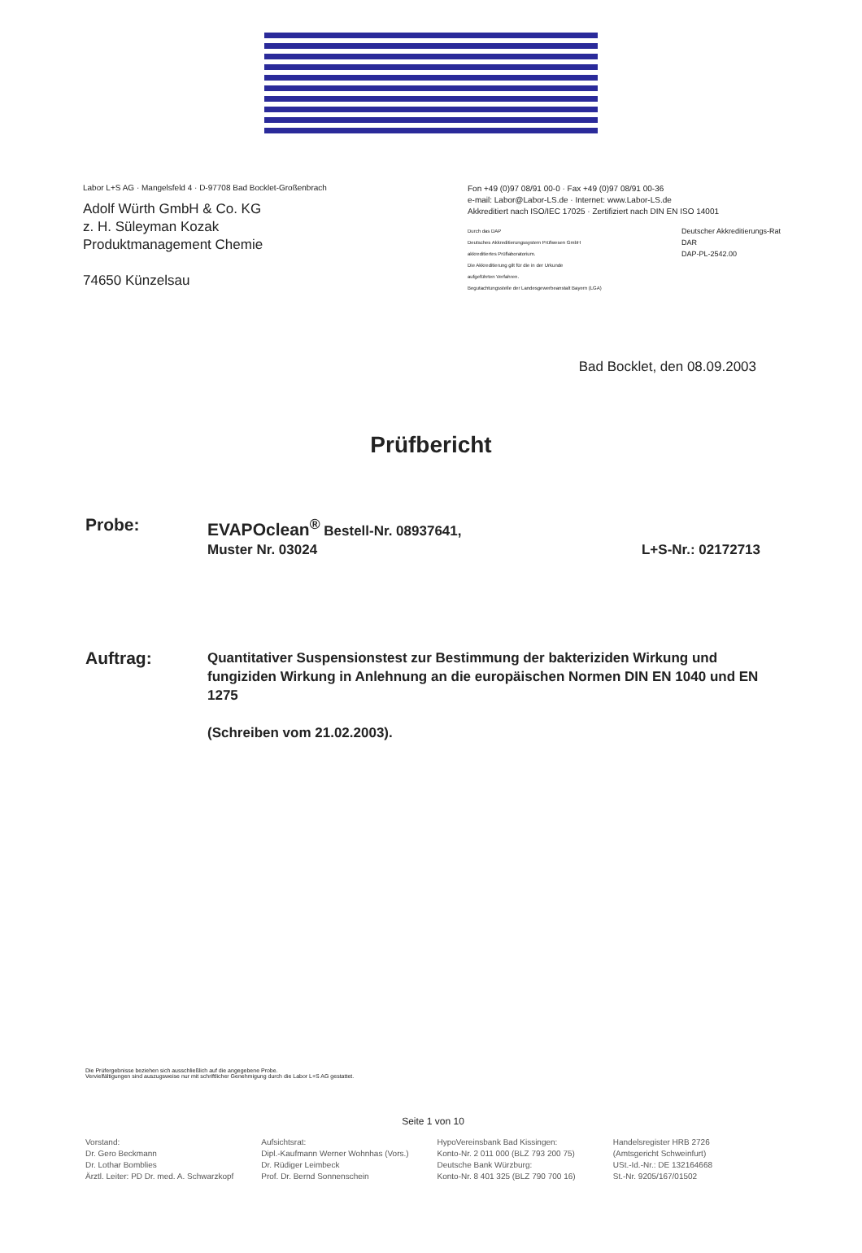Labor L+S AG · Mangelsfeld 4 · D-97708 Bad Bocklet-Großenbrach
Adolf Würth GmbH & Co. KG
z. H. Süleyman Kozak
Produktmanagement Chemie
74650 Künzelsau
Fon +49 (0)97 08/91 00-0 · Fax +49 (0)97 08/91 00-36
e-mail: Labor@Labor-LS.de · Internet: www.Labor-LS.de
Akkreditiert nach ISO/IEC 17025 · Zertifiziert nach DIN EN ISO 14001
Durch das DAP
Deutsches Akkreditierungssystem Prüfwesen GmbH
akkreditiertes Prüflaboratorium.
Die Akkreditierung gilt für die in der Urkunde
aufgeführten Verfahren.
Begutachtungsstelle der Landesgewerbeanstalt Bayern (LGA)
Deutscher Akkreditierungs-Rat
DAR
DAP-PL-2542.00
Bad Bocklet, den 08.09.2003
Prüfbericht
Probe:
EVAPOclean<sup>®</sup> Bestell-Nr. 08937641,
Muster Nr. 03024
L+S-Nr.: 02172713
Auftrag:
Quantitativer Suspensionstest zur Bestimmung der bakteriziden Wirkung und fungiziden Wirkung in Anlehnung an die europäischen Normen DIN EN 1040 und EN 1275
(Schreiben vom 21.02.2003).
Die Prüfergebnisse beziehen sich ausschließlich auf die angegebene Probe.
Vervielfältigungen sind auszugsweise nur mit schriftlicher Genehmigung durch die Labor L+S AG gestattet.
Seite 1 von 10
Vorstand:
Dr. Gero Beckmann
Dr. Lothar Bomblies
Ärztl. Leiter: PD Dr. med. A. Schwarzkopf
Aufsichtsrat:
Dipl.-Kaufmann Werner Wohnhas (Vors.)
Dr. Rüdiger Leimbeck
Prof. Dr. Bernd Sonnenschein
HypoVereinsbank Bad Kissingen:
Konto-Nr. 2 011 000 (BLZ 793 200 75)
Deutsche Bank Würzburg:
Konto-Nr. 8 401 325 (BLZ 790 700 16)
Handelsregister HRB 2726
(Amtsgericht Schweinfurt)
USt.-Id.-Nr.: DE 132164668
St.-Nr. 9205/167/01502